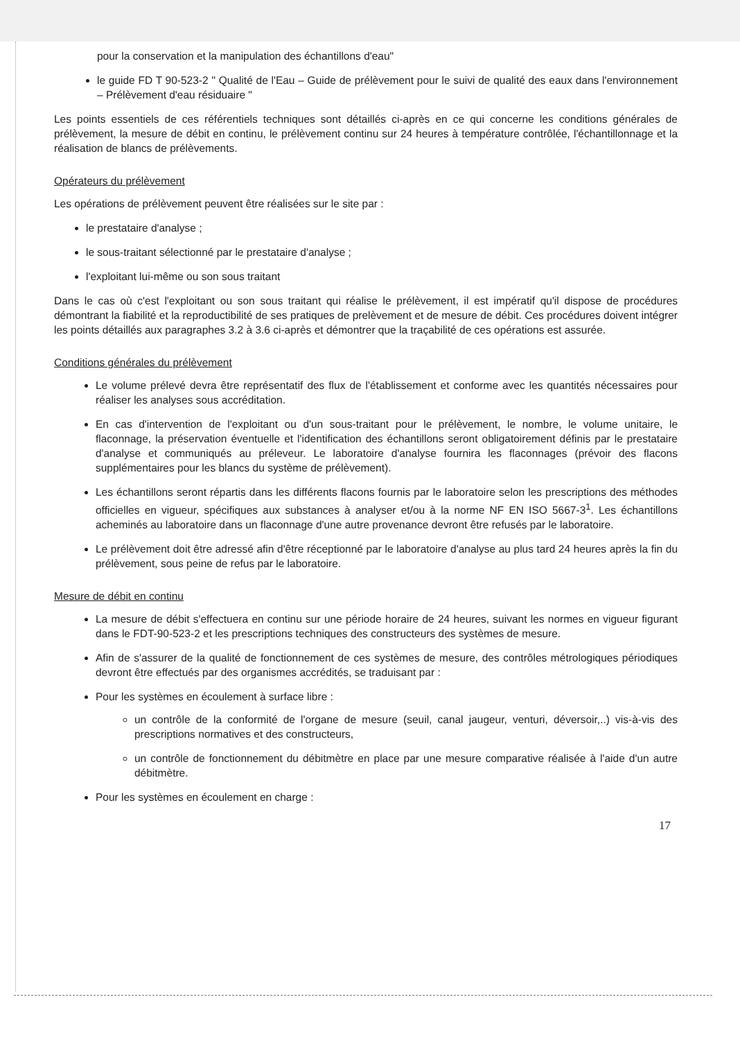pour la conservation et la manipulation des échantillons d'eau"
le guide FD T 90-523-2 " Qualité de l'Eau – Guide de prélèvement pour le suivi de qualité des eaux dans l'environnement – Prélèvement d'eau résiduaire "
Les points essentiels de ces référentiels techniques sont détaillés ci-après en ce qui concerne les conditions générales de prélèvement, la mesure de débit en continu, le prélèvement continu sur 24 heures à température contrôlée, l'échantillonnage et la réalisation de blancs de prélèvements.
Opérateurs du prélèvement
Les opérations de prélèvement peuvent être réalisées sur le site par :
le prestataire d'analyse ;
le sous-traitant sélectionné par le prestataire d'analyse ;
l'exploitant lui-même ou son sous traitant
Dans le cas où c'est l'exploitant ou son sous traitant qui réalise le prélèvement, il est impératif qu'il dispose de procédures démontrant la fiabilité et la reproductibilité de ses pratiques de prelèvement et de mesure de débit. Ces procédures doivent intégrer les points détaillés aux paragraphes 3.2 à 3.6 ci-après et démontrer que la traçabilité de ces opérations est assurée.
Conditions générales du prélèvement
Le volume prélevé devra être représentatif des flux de l'établissement et conforme avec les quantités nécessaires pour réaliser les analyses sous accréditation.
En cas d'intervention de l'exploitant ou d'un sous-traitant pour le prélèvement, le nombre, le volume unitaire, le flaconnage, la préservation éventuelle et l'identification des échantillons seront obligatoirement définis par le prestataire d'analyse et communiqués au préleveur. Le laboratoire d'analyse fournira les flaconnages (prévoir des flacons supplémentaires pour les blancs du système de prélèvement).
Les échantillons seront répartis dans les différents flacons fournis par le laboratoire selon les prescriptions des méthodes officielles en vigueur, spécifiques aux substances à analyser et/ou à la norme NF EN ISO 5667-3<sup>1</sup>. Les échantillons acheminés au laboratoire dans un flaconnage d'une autre provenance devront être refusés par le laboratoire.
Le prélèvement doit être adressé afin d'être réceptionné par le laboratoire d'analyse au plus tard 24 heures après la fin du prélèvement, sous peine de refus par le laboratoire.
Mesure de débit en continu
La mesure de débit s'effectuera en continu sur une période horaire de 24 heures, suivant les normes en vigueur figurant dans le FDT-90-523-2 et les prescriptions techniques des constructeurs des systèmes de mesure.
Afin de s'assurer de la qualité de fonctionnement de ces systèmes de mesure, des contrôles métrologiques périodiques devront être effectués par des organismes accrédités, se traduisant par :
Pour les systèmes en écoulement à surface libre :
un contrôle de la conformité de l'organe de mesure (seuil, canal jaugeur, venturi, déversoir,..) vis-à-vis des prescriptions normatives et des constructeurs,
un contrôle de fonctionnement du débitmètre en place par une mesure comparative réalisée à l'aide d'un autre débitmètre.
Pour les systèmes en écoulement en charge :
17